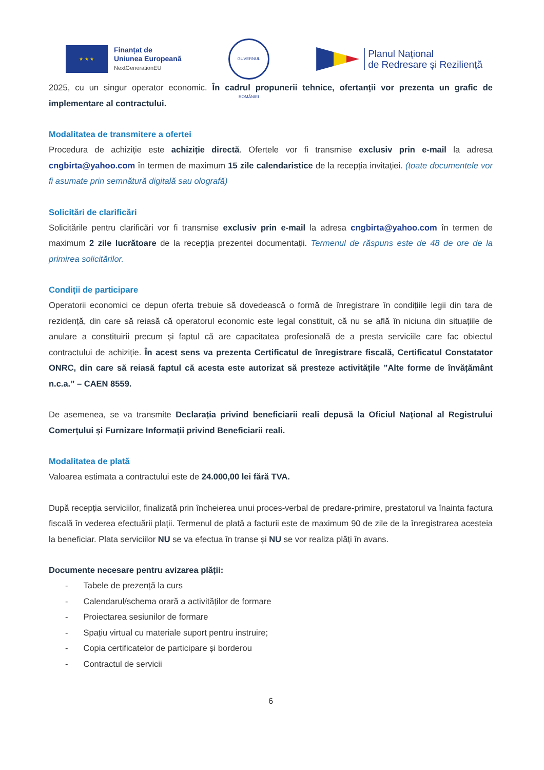★ ★ ★
Finanțat de
Uniunea Europeană
NextGenerationEU
GUVERNUL ROMÂNIEI
Planul Național
de Redresare și Reziliență
2025, cu un singur operator economic. În cadrul propunerii tehnice, ofertanții vor prezenta un grafic de implementare al contractului.
Modalitatea de transmitere a ofertei
Procedura de achiziție este achiziție directă. Ofertele vor fi transmise exclusiv prin e-mail la adresa cngbirta@yahoo.com în termen de maximum 15 zile calendaristice de la recepția invitației. (toate documentele vor fi asumate prin semnătură digitală sau olografă)
Solicitări de clarificări
Solicitările pentru clarificări vor fi transmise exclusiv prin e-mail la adresa cngbirta@yahoo.com în termen de maximum 2 zile lucrătoare de la recepția prezentei documentații. Termenul de răspuns este de 48 de ore de la primirea solicitărilor.
Condiții de participare
Operatorii economici ce depun oferta trebuie să dovedească o formă de înregistrare în condițiile legii din tara de rezidență, din care să reiasă că operatorul economic este legal constituit, că nu se află în niciuna din situațiile de anulare a constituirii precum și faptul că are capacitatea profesională de a presta serviciile care fac obiectul contractului de achiziție. În acest sens va prezenta Certificatul de înregistrare fiscală, Certificatul Constatator ONRC, din care să reiasă faptul că acesta este autorizat să presteze activitățile ”Alte forme de învățământ n.c.a.” – CAEN 8559.
De asemenea, se va transmite Declarația privind beneficiarii reali depusă la Oficiul Național al Registrului Comerțului și Furnizare Informații privind Beneficiarii reali.
Modalitatea de plată
Valoarea estimata a contractului este de 24.000,00 lei fără TVA.
După recepția serviciilor, finalizată prin încheierea unui proces-verbal de predare-primire, prestatorul va înainta factura fiscală în vederea efectuării plații. Termenul de plată a facturii este de maximum 90 de zile de la înregistrarea acesteia la beneficiar. Plata serviciilor NU se va efectua în transe și NU se vor realiza plăți în avans.
Documente necesare pentru avizarea plății:
- Tabele de prezență la curs
- Calendarul/schema orară a activităților de formare
- Proiectarea sesiunilor de formare
- Spațiu virtual cu materiale suport pentru instruire;
- Copia certificatelor de participare și borderou
- Contractul de servicii
6